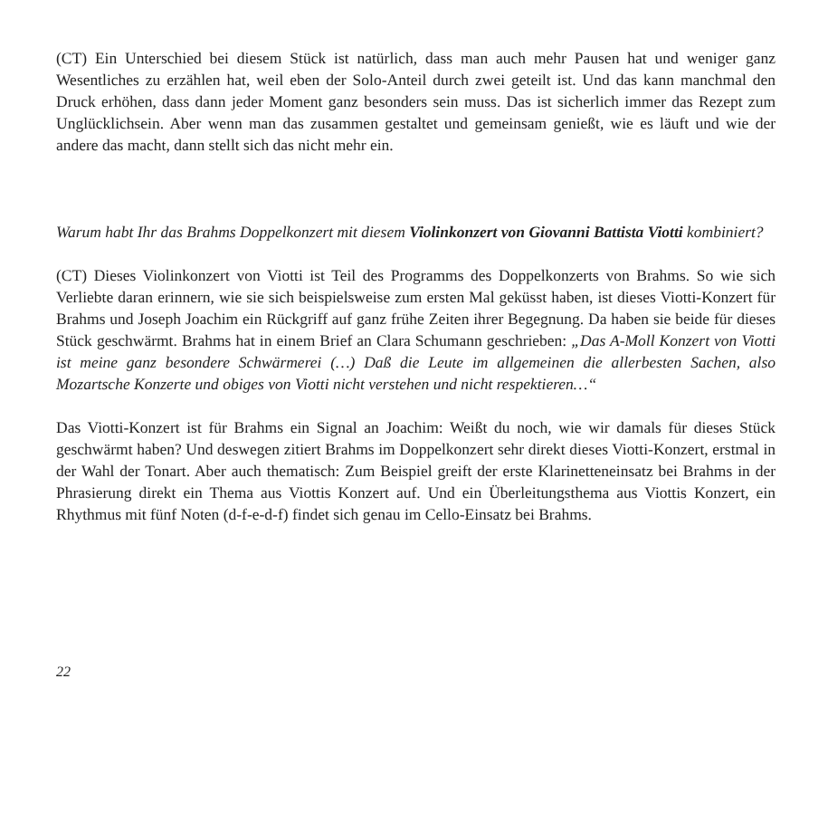(CT) Ein Unterschied bei diesem Stück ist natürlich, dass man auch mehr Pausen hat und weniger ganz Wesentliches zu erzählen hat, weil eben der Solo-Anteil durch zwei geteilt ist. Und das kann manchmal den Druck erhöhen, dass dann jeder Moment ganz besonders sein muss. Das ist sicherlich immer das Rezept zum Unglücklichsein. Aber wenn man das zusammen gestaltet und gemeinsam genießt, wie es läuft und wie der andere das macht, dann stellt sich das nicht mehr ein.
Warum habt Ihr das Brahms Doppelkonzert mit diesem Violinkonzert von Giovanni Battista Viotti kombiniert?
(CT) Dieses Violinkonzert von Viotti ist Teil des Programms des Doppelkonzerts von Brahms. So wie sich Verliebte daran erinnern, wie sie sich beispielsweise zum ersten Mal geküsst haben, ist dieses Viotti-Konzert für Brahms und Joseph Joachim ein Rückgriff auf ganz frühe Zeiten ihrer Begegnung. Da haben sie beide für dieses Stück geschwärmt. Brahms hat in einem Brief an Clara Schumann geschrieben: „Das A-Moll Konzert von Viotti ist meine ganz besondere Schwärmerei (…) Daß die Leute im allgemeinen die allerbesten Sachen, also Mozartsche Konzerte und obiges von Viotti nicht verstehen und nicht respektieren…“
Das Viotti-Konzert ist für Brahms ein Signal an Joachim: Weißt du noch, wie wir damals für dieses Stück geschwärmt haben? Und deswegen zitiert Brahms im Doppelkonzert sehr direkt dieses Viotti-Konzert, erstmal in der Wahl der Tonart. Aber auch thematisch: Zum Beispiel greift der erste Klarinetteneinsatz bei Brahms in der Phrasierung direkt ein Thema aus Viottis Konzert auf. Und ein Überleitungsthema aus Viottis Konzert, ein Rhythmus mit fünf Noten (d-f-e-d-f) findet sich genau im Cello-Einsatz bei Brahms.
22